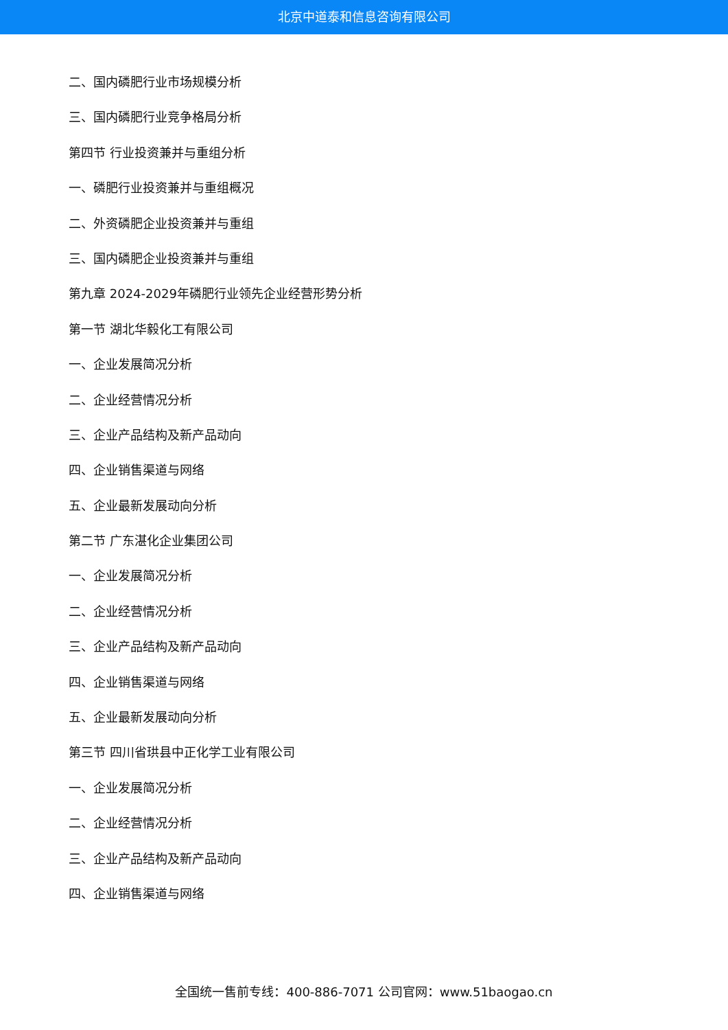北京中道泰和信息咨询有限公司
二、国内磷肥行业市场规模分析
三、国内磷肥行业竞争格局分析
第四节 行业投资兼并与重组分析
一、磷肥行业投资兼并与重组概况
二、外资磷肥企业投资兼并与重组
三、国内磷肥企业投资兼并与重组
第九章 2024-2029年磷肥行业领先企业经营形势分析
第一节 湖北华毅化工有限公司
一、企业发展简况分析
二、企业经营情况分析
三、企业产品结构及新产品动向
四、企业销售渠道与网络
五、企业最新发展动向分析
第二节 广东湛化企业集团公司
一、企业发展简况分析
二、企业经营情况分析
三、企业产品结构及新产品动向
四、企业销售渠道与网络
五、企业最新发展动向分析
第三节 四川省珙县中正化学工业有限公司
一、企业发展简况分析
二、企业经营情况分析
三、企业产品结构及新产品动向
四、企业销售渠道与网络
全国统一售前专线：400-886-7071 公司官网：www.51baogao.cn